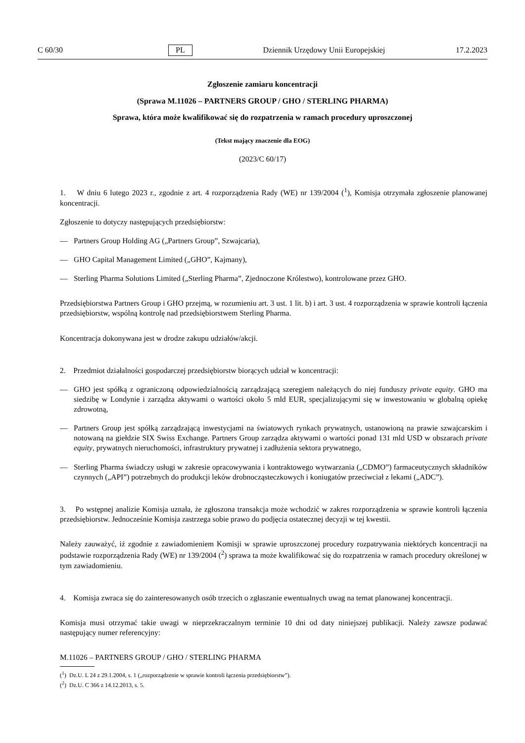C 60/30 PL Dziennik Urzędowy Unii Europejskiej 17.2.2023
Zgłoszenie zamiaru koncentracji
(Sprawa M.11026 – PARTNERS GROUP / GHO / STERLING PHARMA)
Sprawa, która może kwalifikować się do rozpatrzenia w ramach procedury uproszczonej
(Tekst mający znaczenie dla EOG)
(2023/C 60/17)
1. W dniu 6 lutego 2023 r., zgodnie z art. 4 rozporządzenia Rady (WE) nr 139/2004 (<sup>1</sup>), Komisja otrzymała zgłoszenie planowanej koncentracji.
Zgłoszenie to dotyczy następujących przedsiębiorstw:
— Partners Group Holding AG („Partners Group”, Szwajcaria),
— GHO Capital Management Limited („GHO”, Kajmany),
— Sterling Pharma Solutions Limited („Sterling Pharma”, Zjednoczone Królestwo), kontrolowane przez GHO.
Przedsiębiorstwa Partners Group i GHO przejmą, w rozumieniu art. 3 ust. 1 lit. b) i art. 3 ust. 4 rozporządzenia w sprawie kontroli łączenia przedsiębiorstw, wspólną kontrolę nad przedsiębiorstwem Sterling Pharma.
Koncentracja dokonywana jest w drodze zakupu udziałów/akcji.
2. Przedmiot działalności gospodarczej przedsiębiorstw biorących udział w koncentracji:
— GHO jest spółką z ograniczoną odpowiedzialnością zarządzającą szeregiem należących do niej funduszy private equity. GHO ma siedzibę w Londynie i zarządza aktywami o wartości około 5 mld EUR, specjalizującymi się w inwestowaniu w globalną opiekę zdrowotną,
— Partners Group jest spółką zarządzającą inwestycjami na światowych rynkach prywatnych, ustanowioną na prawie szwajcarskim i notowaną na giełdzie SIX Swiss Exchange. Partners Group zarządza aktywami o wartości ponad 131 mld USD w obszarach private equity, prywatnych nieruchomości, infrastruktury prywatnej i zadłużenia sektora prywatnego,
— Sterling Pharma świadczy usługi w zakresie opracowywania i kontraktowego wytwarzania („CDMO”) farmaceutycznych składników czynnych („API”) potrzebnych do produkcji leków drobnocząsteczkowych i koniugatów przeciwciał z lekami („ADC”).
3. Po wstępnej analizie Komisja uznała, że zgłoszona transakcja może wchodzić w zakres rozporządzenia w sprawie kontroli łączenia przedsiębiorstw. Jednocześnie Komisja zastrzega sobie prawo do podjęcia ostatecznej decyzji w tej kwestii.
Należy zauważyć, iż zgodnie z zawiadomieniem Komisji w sprawie uproszczonej procedury rozpatrywania niektórych koncentracji na podstawie rozporządzenia Rady (WE) nr 139/2004 (<sup>2</sup>) sprawa ta może kwalifikować się do rozpatrzenia w ramach procedury określonej w tym zawiadomieniu.
4. Komisja zwraca się do zainteresowanych osób trzecich o zgłaszanie ewentualnych uwag na temat planowanej koncentracji.
Komisja musi otrzymać takie uwagi w nieprzekraczalnym terminie 10 dni od daty niniejszej publikacji. Należy zawsze podawać następujący numer referencyjny:
M.11026 – PARTNERS GROUP / GHO / STERLING PHARMA
(<sup>1</sup>) Dz.U. L 24 z 29.1.2004, s. 1 („rozporządzenie w sprawie kontroli łączenia przedsiębiorstw”).
(<sup>2</sup>) Dz.U. C 366 z 14.12.2013, s. 5.